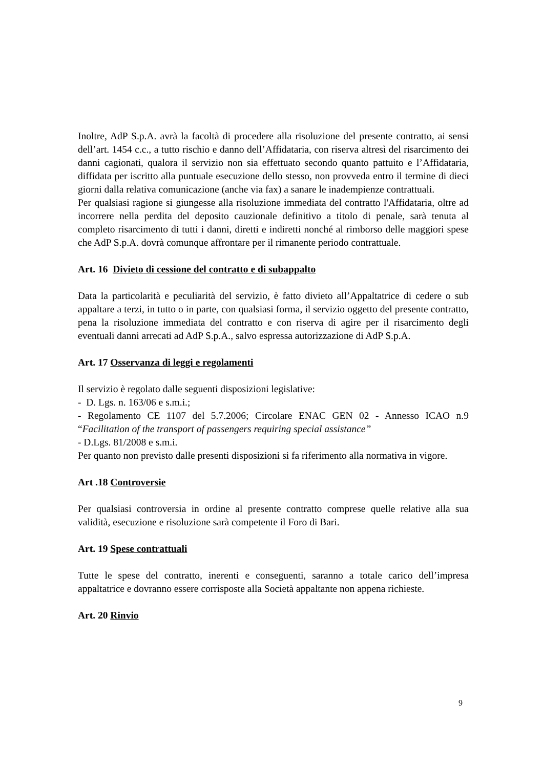Inoltre, AdP S.p.A. avrà la facoltà di procedere alla risoluzione del presente contratto, ai sensi dell’art. 1454 c.c., a tutto rischio e danno dell’Affidataria, con riserva altresì del risarcimento dei danni cagionati, qualora il servizio non sia effettuato secondo quanto pattuito e l’Affidataria, diffidata per iscritto alla puntuale esecuzione dello stesso, non provveda entro il termine di dieci giorni dalla relativa comunicazione (anche via fax) a sanare le inadempienze contrattuali.
Per qualsiasi ragione si giungesse alla risoluzione immediata del contratto l'Affidataria, oltre ad incorrere nella perdita del deposito cauzionale definitivo a titolo di penale, sarà tenuta al completo risarcimento di tutti i danni, diretti e indiretti nonché al rimborso delle maggiori spese che AdP S.p.A. dovrà comunque affrontare per il rimanente periodo contrattuale.
Art. 16 Divieto di cessione del contratto e di subappalto
Data la particolarità e peculiarità del servizio, è fatto divieto all’Appaltatrice di cedere o sub appaltare a terzi, in tutto o in parte, con qualsiasi forma, il servizio oggetto del presente contratto, pena la risoluzione immediata del contratto e con riserva di agire per il risarcimento degli eventuali danni arrecati ad AdP S.p.A., salvo espressa autorizzazione di AdP S.p.A.
Art. 17 Osservanza di leggi e regolamenti
Il servizio è regolato dalle seguenti disposizioni legislative:
- D. Lgs. n. 163/06 e s.m.i.;
- Regolamento CE 1107 del 5.7.2006; Circolare ENAC GEN 02 - Annesso ICAO n.9 “Facilitation of the transport of passengers requiring special assistance”
- D.Lgs. 81/2008 e s.m.i.
Per quanto non previsto dalle presenti disposizioni si fa riferimento alla normativa in vigore.
Art .18 Controversie
Per qualsiasi controversia in ordine al presente contratto comprese quelle relative alla sua validità, esecuzione e risoluzione sarà competente il Foro di Bari.
Art. 19 Spese contrattuali
Tutte le spese del contratto, inerenti e conseguenti, saranno a totale carico dell’impresa appaltatrice e dovranno essere corrisposte alla Società appaltante non appena richieste.
Art. 20 Rinvio
9